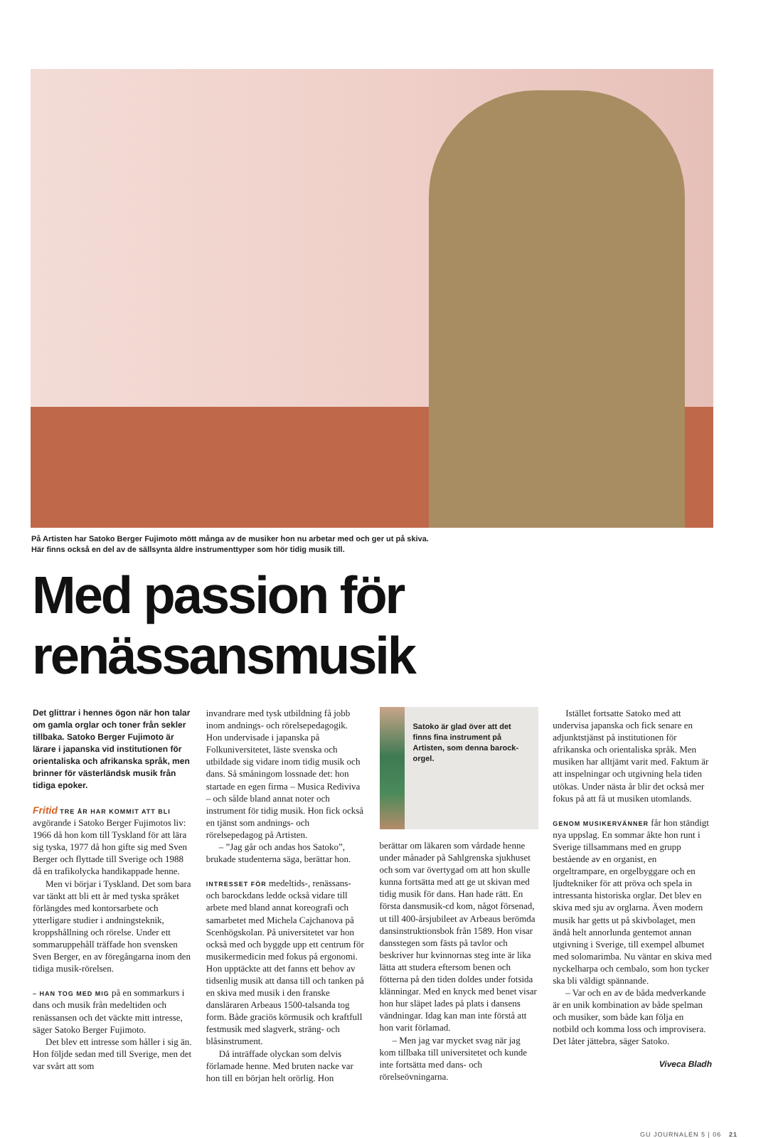På Artisten har Satoko Berger Fujimoto mött många av de musiker hon nu arbetar med och ger ut på skiva.
Här finns också en del av de sällsynta äldre instrumenttyper som hör tidig musik till.
Med passion för renässansmusik
Det glittrar i hennes ögon när hon talar om gamla orglar och toner från sekler tillbaka. Satoko Berger Fujimoto är lärare i japanska vid institutionen för orientaliska och afrikanska språk, men brinner för västerländsk musik från tidiga epoker.
Fritid TRE ÅR HAR KOMMIT ATT BLI avgörande i Satoko Berger Fujimotos liv: 1966 då hon kom till Tyskland för att lära sig tyska, 1977 då hon gifte sig med Sven Berger och flyttade till Sverige och 1988 då en trafikolycka handikappade henne.
Men vi börjar i Tyskland. Det som bara var tänkt att bli ett år med tyska språket förlängdes med kontorsarbete och ytterligare studier i andningsteknik, kroppshållning och rörelse. Under ett sommaruppehåll träffade hon svensken Sven Berger, en av föregångarna inom den tidiga musik-rörelsen.
– HAN TOG MED MIG på en sommarkurs i dans och musik från medeltiden och renässansen och det väckte mitt intresse, säger Satoko Berger Fujimoto.
Det blev ett intresse som håller i sig än. Hon följde sedan med till Sverige, men det var svårt att som
invandrare med tysk utbildning få jobb inom andnings- och rörelsepedagogik. Hon undervisade i japanska på Folkuniversitetet, läste svenska och utbildade sig vidare inom tidig musik och dans. Så småningom lossnade det: hon startade en egen firma – Musica Rediviva – och sålde bland annat noter och instrument för tidig musik. Hon fick också en tjänst som andnings- och rörelsepedagog på Artisten.
– ”Jag går och andas hos Satoko”, brukade studenterna säga, berättar hon.
INTRESSET FÖR medeltids-, renässans- och barockdans ledde också vidare till arbete med bland annat koreografi och samarbetet med Michela Cajchanova på Scenhögskolan. På universitetet var hon också med och byggde upp ett centrum för musikermedicin med fokus på ergonomi. Hon upptäckte att det fanns ett behov av tidsenlig musik att dansa till och tanken på en skiva med musik i den franske dansläraren Arbeaus 1500-talsanda tog form. Både graciös körmusik och kraftfull festmusik med slagverk, sträng- och blåsinstrument.
Då inträffade olyckan som delvis förlamade henne. Med bruten nacke var hon till en början helt orörlig. Hon
Satoko är glad över att det finns fina instrument på Artisten, som denna barock-orgel.
berättar om läkaren som vårdade henne under månader på Sahlgrenska sjukhuset och som var övertygad om att hon skulle kunna fortsätta med att ge ut skivan med tidig musik för dans. Han hade rätt. En första dansmusik-cd kom, något försenad, ut till 400-årsjubileet av Arbeaus berömda dansinstruktionsbok från 1589. Hon visar dansstegen som fästs på tavlor och beskriver hur kvinnornas steg inte är lika lätta att studera eftersom benen och fötterna på den tiden doldes under fotsida klänningar. Med en knyck med benet visar hon hur släpet lades på plats i dansens vändningar. Idag kan man inte förstå att hon varit förlamad.
– Men jag var mycket svag när jag kom tillbaka till universitetet och kunde inte fortsätta med dans- och rörelseövningarna.
Istället fortsatte Satoko med att undervisa japanska och fick senare en adjunktstjänst på institutionen för afrikanska och orientaliska språk. Men musiken har alltjämt varit med. Faktum är att inspelningar och utgivning hela tiden utökas. Under nästa år blir det också mer fokus på att få ut musiken utomlands.
GENOM MUSIKERVÄNNER får hon ständigt nya uppslag. En sommar åkte hon runt i Sverige tillsammans med en grupp bestående av en organist, en orgeltrampare, en orgelbyggare och en ljudtekniker för att pröva och spela in intressanta historiska orglar. Det blev en skiva med sju av orglarna. Även modern musik har getts ut på skivbolaget, men ändå helt annorlunda gentemot annan utgivning i Sverige, till exempel albumet med solomarimba. Nu väntar en skiva med nyckelharpa och cembalo, som hon tycker ska bli väldigt spännande.
– Var och en av de båda medverkande är en unik kombination av både spelman och musiker, som både kan följa en notbild och komma loss och improvisera. Det låter jättebra, säger Satoko.
Viveca Bladh
GU JOURNALEN 5 | 06 21